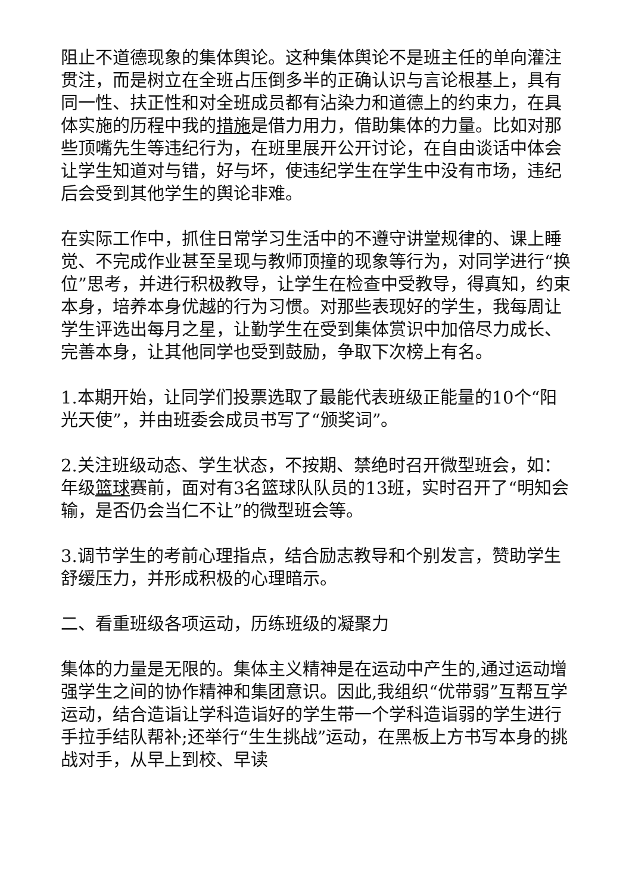阻止不道德现象的集体舆论。这种集体舆论不是班主任的单向灌注贯注，而是树立在全班占压倒多半的正确认识与言论根基上，具有同一性、扶正性和对全班成员都有沾染力和道德上的约束力，在具体实施的历程中我的措施是借力用力，借助集体的力量。比如对那些顶嘴先生等违纪行为，在班里展开公开讨论，在自由谈话中体会让学生知道对与错，好与坏，使违纪学生在学生中没有市场，违纪后会受到其他学生的舆论非难。
在实际工作中，抓住日常学习生活中的不遵守讲堂规律的、课上睡觉、不完成作业甚至呈现与教师顶撞的现象等行为，对同学进行“换位”思考，并进行积极教导，让学生在检查中受教导，得真知，约束本身，培养本身优越的行为习惯。对那些表现好的学生，我每周让学生评选出每月之星，让勤学生在受到集体赏识中加倍尽力成长、完善本身，让其他同学也受到鼓励，争取下次榜上有名。
1.本期开始，让同学们投票选取了最能代表班级正能量的10个“阳光天使”，并由班委会成员书写了“颁奖词”。
2.关注班级动态、学生状态，不按期、禁绝时召开微型班会，如：年级篮球赛前，面对有3名篮球队队员的13班，实时召开了“明知会输，是否仍会当仁不让”的微型班会等。
3.调节学生的考前心理指点，结合励志教导和个别发言，赞助学生舒缓压力，并形成积极的心理暗示。
二、看重班级各项运动，历练班级的凝聚力
集体的力量是无限的。集体主义精神是在运动中产生的,通过运动增强学生之间的协作精神和集团意识。因此,我组织“优带弱”互帮互学运动，结合造诣让学科造诣好的学生带一个学科造诣弱的学生进行手拉手结队帮补;还举行“生生挑战”运动，在黑板上方书写本身的挑战对手，从早上到校、早读